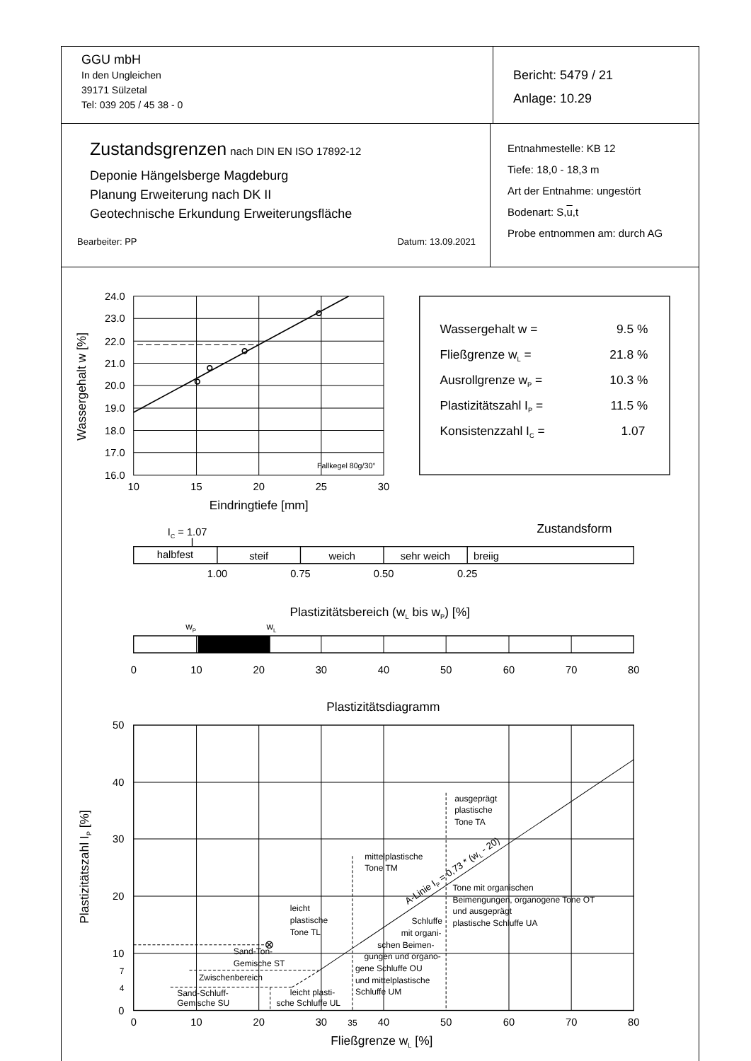| GGU mbH In den Ungleichen 39171 Sülzetal Tel: 039 205 / 45 38 - 0 | Bericht: 5479 / 21 Anlage: 10.29 |
| Zustandsgrenzen nach DIN EN ISO 17892-12 Deponie Hängelsberge Magdeburg Planung Erweiterung nach DK II Geotechnische Erkundung Erweiterungsfläche Bearbeiter: PP Datum: 13.09.2021 | Entnahmestelle: KB 12 Tiefe: 18,0 - 18,3 m Art der Entnahme: ungestört Bodenart: S, u ,t Probe entnommen am: durch AG |
24.0
23.0
22.0
21.0
20.0
19.0
18.0
17.0
16.0
10
15
20
25
30
Eindringtiefe [mm]
halbfest
steif
weich
sehr weich
1.00
0.75
0.50
0.25
0
10
20
30
40
50
60
70
80
Plastizitätsbereich (wL bis wP) [%]
Plastizitätsdiagramm
0
10
20
30
35
40
50
60
70
80
Fließgrenze wL [%]
Wassergehalt w [%]
Fallkegel 80g/30°
Wassergehalt w =
9.5 %
Fließgrenze wL =
21.8 %
Ausrollgrenze wP =
10.3 %
Plastizitätszahl IP =
11.5 %
Konsistenzzahl IC =
1.07
Zustandsform
IC = 1.07
breiig
wP
wL
50
40
30
20
10
7
4
0
Plastizitätszahl IP [%]
ausgeprägt
plastische
Tone TA
mittelplastische
Tone TM
Tone mit organischen
Beimengungen, organogene Tone OT
und ausgeprägt
plastische Schluffe UA
leicht
plastische
Tone TL
Schluffe
mit organi-
schen Beimen-
gungen und organo-
gene Schluffe OU
und mittelplastische
Schluffe UM
Sand-Ton-
Gemische ST
Zwischenbereich
Sand-Schluff-
Gemische SU
leicht plasti-
sche Schluffe UL
A-Linie IP = 0,73 * (wL - 20)